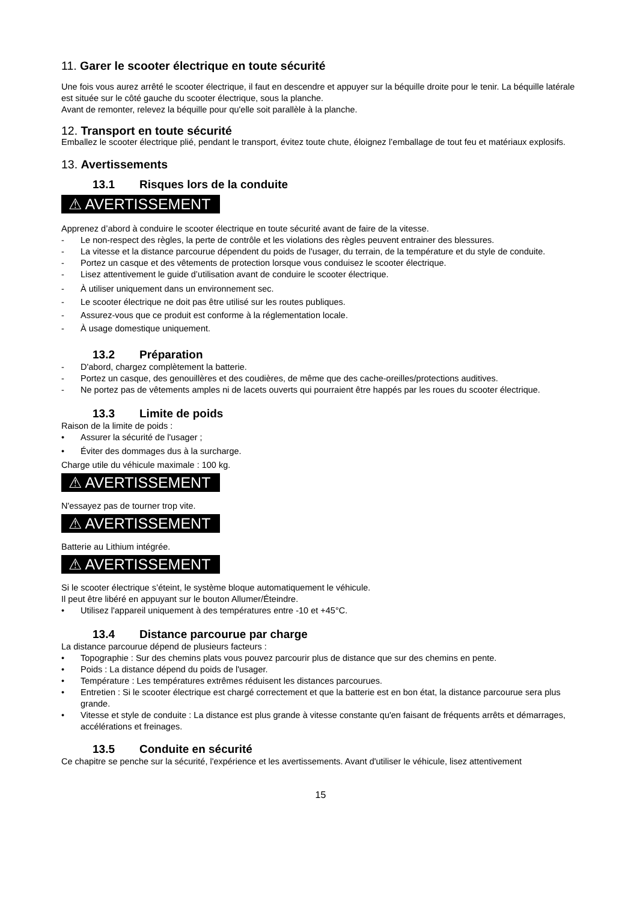11. Garer le scooter électrique en toute sécurité
Une fois vous aurez arrêté le scooter électrique, il faut en descendre et appuyer sur la béquille droite pour le tenir. La béquille latérale est située sur le côté gauche du scooter électrique, sous la planche.
Avant de remonter, relevez la béquille pour qu'elle soit parallèle à la planche.
12. Transport en toute sécurité
Emballez le scooter électrique plié, pendant le transport, évitez toute chute, éloignez l’emballage de tout feu et matériaux explosifs.
13. Avertissements
13.1 Risques lors de la conduite
⚠ AVERTISSEMENT
Apprenez d’abord à conduire le scooter électrique en toute sécurité avant de faire de la vitesse.
- Le non-respect des règles, la perte de contrôle et les violations des règles peuvent entrainer des blessures.
- La vitesse et la distance parcourue dépendent du poids de l'usager, du terrain, de la température et du style de conduite.
- Portez un casque et des vêtements de protection lorsque vous conduisez le scooter électrique.
- Lisez attentivement le guide d’utilisation avant de conduire le scooter électrique.
- À utiliser uniquement dans un environnement sec.
- Le scooter électrique ne doit pas être utilisé sur les routes publiques.
- Assurez-vous que ce produit est conforme à la réglementation locale.
- À usage domestique uniquement.
13.2 Préparation
- D'abord, chargez complètement la batterie.
- Portez un casque, des genouillères et des coudières, de même que des cache-oreilles/protections auditives.
- Ne portez pas de vêtements amples ni de lacets ouverts qui pourraient être happés par les roues du scooter électrique.
13.3 Limite de poids
Raison de la limite de poids :
• Assurer la sécurité de l'usager ;
• Éviter des dommages dus à la surcharge.
Charge utile du véhicule maximale : 100 kg.
⚠ AVERTISSEMENT
N'essayez pas de tourner trop vite.
⚠ AVERTISSEMENT
Batterie au Lithium intégrée.
⚠ AVERTISSEMENT
Si le scooter électrique s’éteint, le système bloque automatiquement le véhicule.
Il peut être libéré en appuyant sur le bouton Allumer/Éteindre.
• Utilisez l'appareil uniquement à des températures entre -10 et +45°C.
13.4 Distance parcourue par charge
La distance parcourue dépend de plusieurs facteurs :
• Topographie : Sur des chemins plats vous pouvez parcourir plus de distance que sur des chemins en pente.
• Poids : La distance dépend du poids de l'usager.
• Température : Les températures extrêmes réduisent les distances parcourues.
• Entretien : Si le scooter électrique est chargé correctement et que la batterie est en bon état, la distance parcourue sera plus grande.
• Vitesse et style de conduite : La distance est plus grande à vitesse constante qu'en faisant de fréquents arrêts et démarrages, accélérations et freinages.
13.5 Conduite en sécurité
Ce chapitre se penche sur la sécurité, l'expérience et les avertissements. Avant d'utiliser le véhicule, lisez attentivement
15